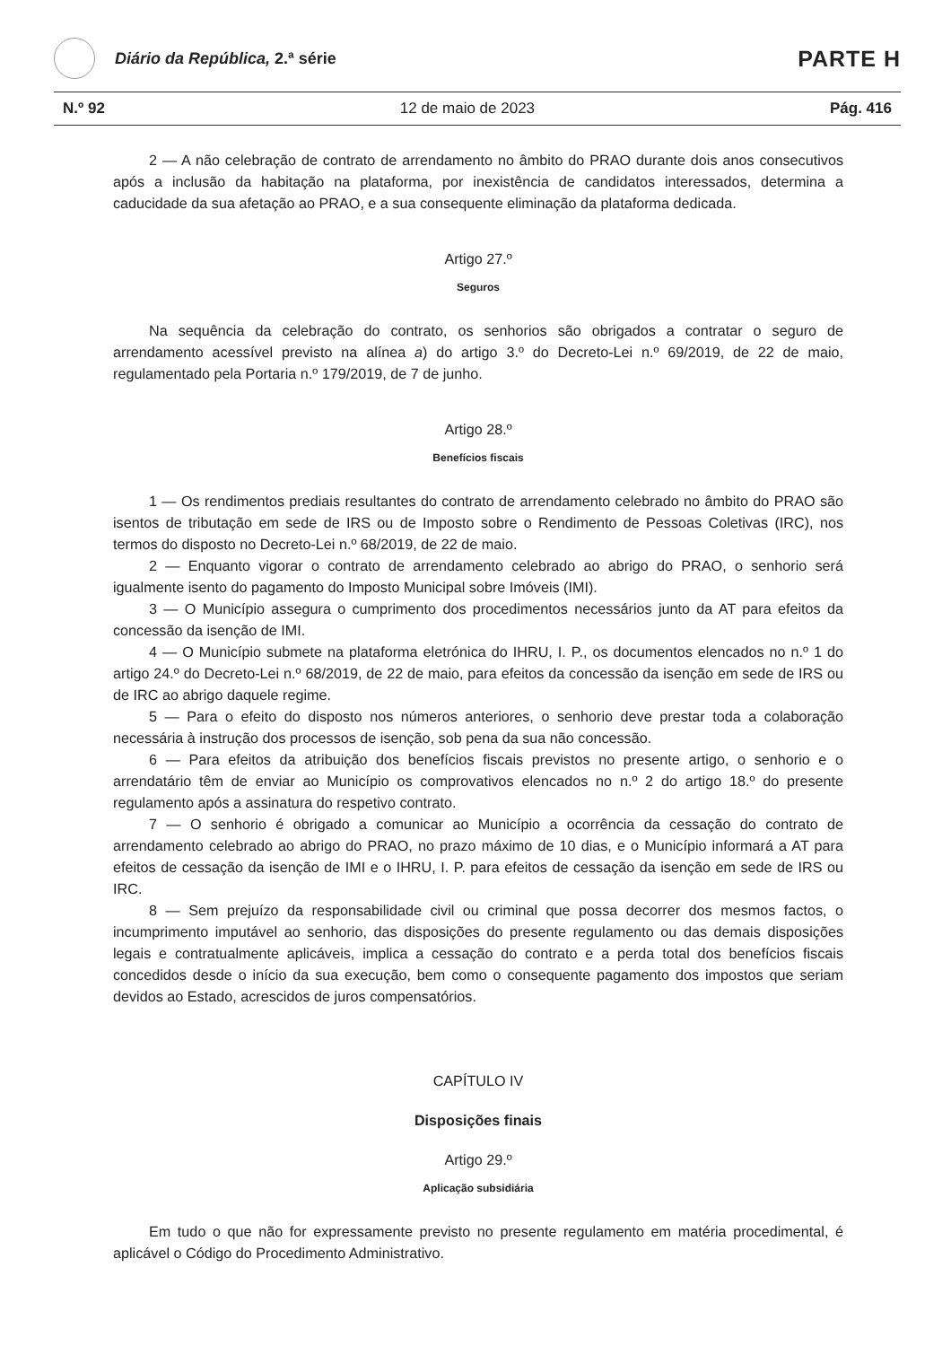Diário da República, 2.ª série
PARTE H
N.º 92 12 de maio de 2023 Pág. 416
2 — A não celebração de contrato de arrendamento no âmbito do PRAO durante dois anos consecutivos após a inclusão da habitação na plataforma, por inexistência de candidatos interessados, determina a caducidade da sua afetação ao PRAO, e a sua consequente eliminação da plataforma dedicada.
Artigo 27.º
Seguros
Na sequência da celebração do contrato, os senhorios são obrigados a contratar o seguro de arrendamento acessível previsto na alínea a) do artigo 3.º do Decreto-Lei n.º 69/2019, de 22 de maio, regulamentado pela Portaria n.º 179/2019, de 7 de junho.
Artigo 28.º
Benefícios fiscais
1 — Os rendimentos prediais resultantes do contrato de arrendamento celebrado no âmbito do PRAO são isentos de tributação em sede de IRS ou de Imposto sobre o Rendimento de Pessoas Coletivas (IRC), nos termos do disposto no Decreto-Lei n.º 68/2019, de 22 de maio.
2 — Enquanto vigorar o contrato de arrendamento celebrado ao abrigo do PRAO, o senhorio será igualmente isento do pagamento do Imposto Municipal sobre Imóveis (IMI).
3 — O Município assegura o cumprimento dos procedimentos necessários junto da AT para efeitos da concessão da isenção de IMI.
4 — O Município submete na plataforma eletrónica do IHRU, I. P., os documentos elencados no n.º 1 do artigo 24.º do Decreto-Lei n.º 68/2019, de 22 de maio, para efeitos da concessão da isenção em sede de IRS ou de IRC ao abrigo daquele regime.
5 — Para o efeito do disposto nos números anteriores, o senhorio deve prestar toda a colaboração necessária à instrução dos processos de isenção, sob pena da sua não concessão.
6 — Para efeitos da atribuição dos benefícios fiscais previstos no presente artigo, o senhorio e o arrendatário têm de enviar ao Município os comprovativos elencados no n.º 2 do artigo 18.º do presente regulamento após a assinatura do respetivo contrato.
7 — O senhorio é obrigado a comunicar ao Município a ocorrência da cessação do contrato de arrendamento celebrado ao abrigo do PRAO, no prazo máximo de 10 dias, e o Município informará a AT para efeitos de cessação da isenção de IMI e o IHRU, I. P. para efeitos de cessação da isenção em sede de IRS ou IRC.
8 — Sem prejuízo da responsabilidade civil ou criminal que possa decorrer dos mesmos factos, o incumprimento imputável ao senhorio, das disposições do presente regulamento ou das demais disposições legais e contratualmente aplicáveis, implica a cessação do contrato e a perda total dos benefícios fiscais concedidos desde o início da sua execução, bem como o consequente pagamento dos impostos que seriam devidos ao Estado, acrescidos de juros compensatórios.
CAPÍTULO IV
Disposições finais
Artigo 29.º
Aplicação subsidiária
Em tudo o que não for expressamente previsto no presente regulamento em matéria procedimental, é aplicável o Código do Procedimento Administrativo.